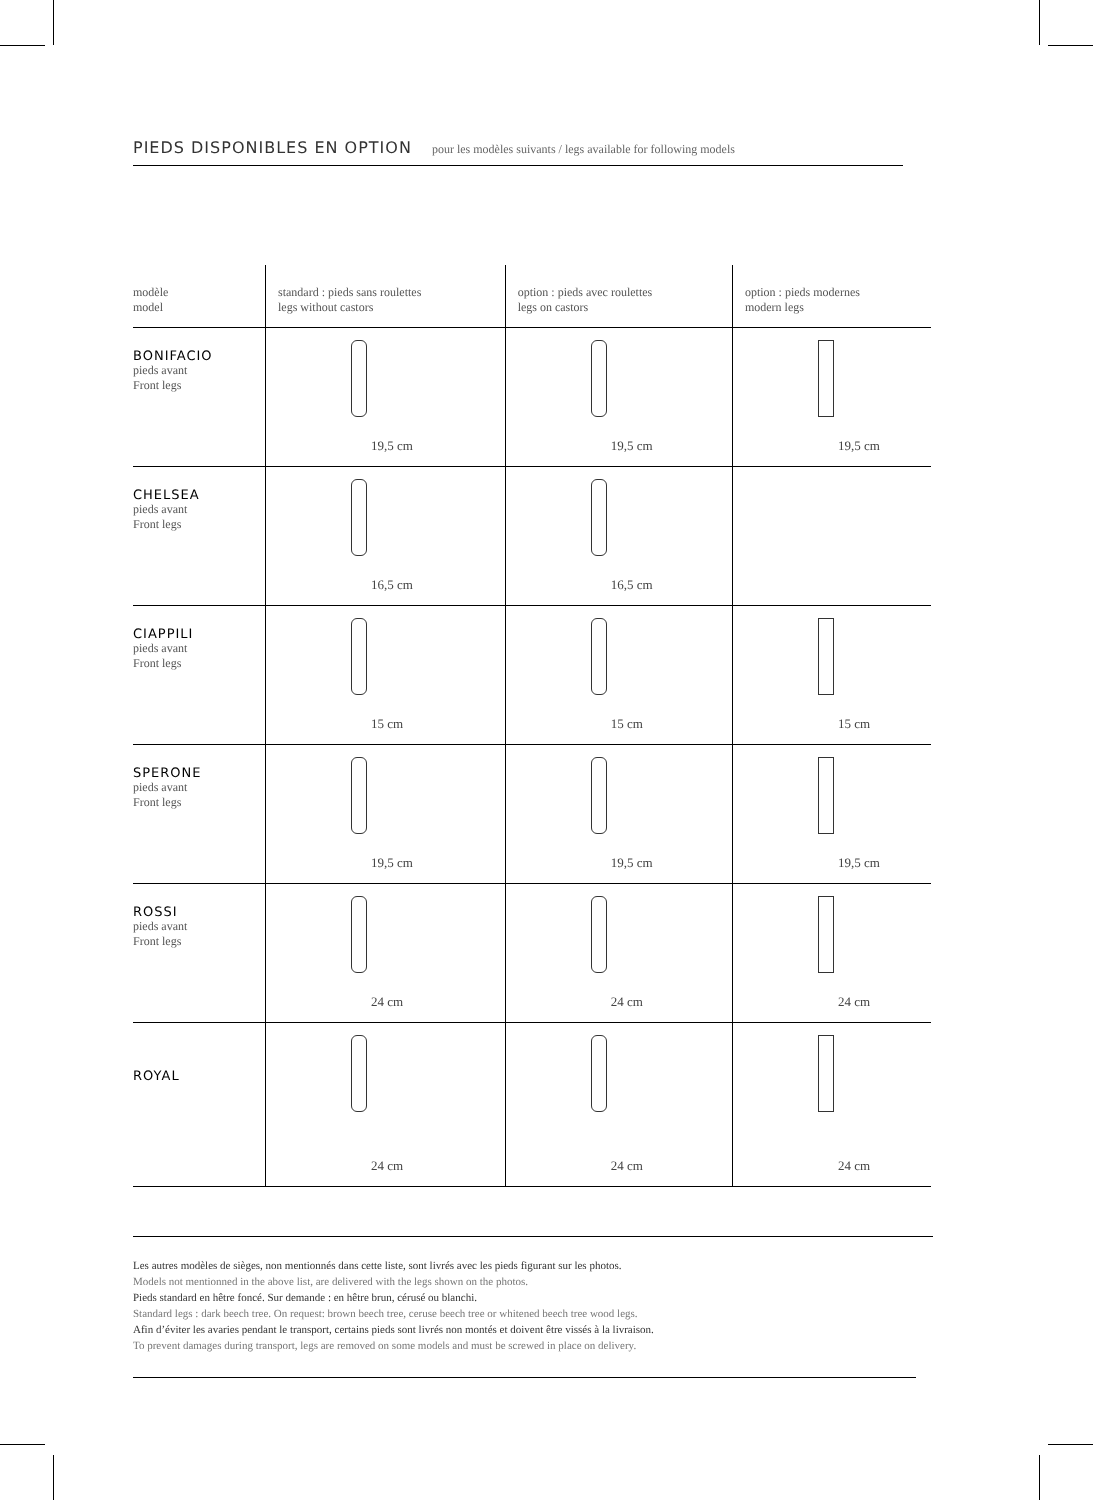PIEDS DISPONIBLES EN OPTION pour les modèles suivants / legs available for following models
| modèle model | standard : pieds sans roulettes legs without castors | option : pieds avec roulettes legs on castors | option : pieds modernes modern legs |
| --- | --- | --- | --- |
| BONIFACIO pieds avant Front legs | 19,5 cm | 19,5 cm | 19,5 cm |
| CHELSEA pieds avant Front legs | 16,5 cm | 16,5 cm | |
| CIAPPILI pieds avant Front legs | 15 cm | 15 cm | 15 cm |
| SPERONE pieds avant Front legs | 19,5 cm | 19,5 cm | 19,5 cm |
| ROSSI pieds avant Front legs | 24 cm | 24 cm | 24 cm |
| ROYAL | 24 cm | 24 cm | 24 cm |
Les autres modèles de sièges, non mentionnés dans cette liste, sont livrés avec les pieds figurant sur les photos.
Models not mentionned in the above list, are delivered with the legs shown on the photos.
Pieds standard en hêtre foncé. Sur demande : en hêtre brun, cérusé ou blanchi.
Standard legs : dark beech tree. On request: brown beech tree, ceruse beech tree or whitened beech tree wood legs.
Afin d’éviter les avaries pendant le transport, certains pieds sont livrés non montés et doivent être vissés à la livraison.
To prevent damages during transport, legs are removed on some models and must be screwed in place on delivery.